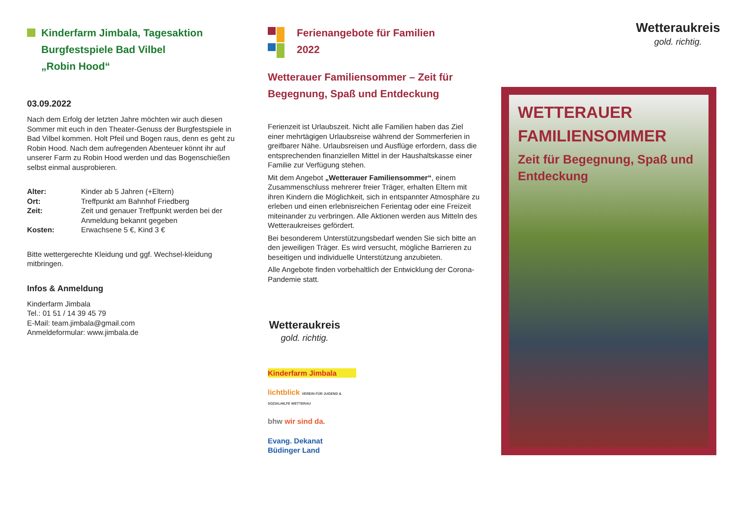Kinderfarm Jimbala, Tagesaktion
Burgfestspiele Bad Vilbel
„Robin Hood“
03.09.2022
Nach dem Erfolg der letzten Jahre möchten wir auch diesen Sommer mit euch in den Theater-Genuss der Burgfestspiele in Bad Vilbel kommen. Holt Pfeil und Bogen raus, denn es geht zu Robin Hood. Nach dem aufregenden Abenteuer könnt ihr auf unserer Farm zu Robin Hood werden und das Bogenschießen selbst einmal ausprobieren.
| Alter: | Kinder ab 5 Jahren (+Eltern) |
| Ort: | Treffpunkt am Bahnhof Friedberg |
| Zeit: | Zeit und genauer Treffpunkt werden bei der Anmeldung bekannt gegeben |
| Kosten: | Erwachsene 5 €, Kind 3 € |
Bitte wettergerechte Kleidung und ggf. Wechsel-kleidung mitbringen.
Infos & Anmeldung
Kinderfarm Jimbala
Tel.: 01 51 / 14 39 45 79
E-Mail: team.jimbala@gmail.com
Anmeldeformular: www.jimbala.de
Ferienangebote für Familien
2022
Wetterauer Familiensommer – Zeit für Begegnung, Spaß und Entdeckung
Ferienzeit ist Urlaubszeit. Nicht alle Familien haben das Ziel einer mehrtägigen Urlaubsreise während der Sommerferien in greifbarer Nähe. Urlaubsreisen und Ausflüge erfordern, dass die entsprechenden finanziellen Mittel in der Haushaltskasse einer Familie zur Verfügung stehen.
Mit dem Angebot „Wetterauer Familiensommer“, einem Zusammenschluss mehrerer freier Träger, erhalten Eltern mit ihren Kindern die Möglichkeit, sich in entspannter Atmosphäre zu erleben und einen erlebnisreichen Ferientag oder eine Freizeit miteinander zu verbringen. Alle Aktionen werden aus Mitteln des Wetteraukreises gefördert.
Bei besonderem Unterstützungsbedarf wenden Sie sich bitte an den jeweiligen Träger. Es wird versucht, mögliche Barrieren zu beseitigen und individuelle Unterstützung anzubieten.
Alle Angebote finden vorbehaltlich der Entwicklung der Corona-Pandemie statt.
Wetteraukreis
gold. richtig.
Kinderfarm Jimbala
lichtblick VEREIN FÜR JUGEND & SOZIALHILFE WETTERAU
bhw wir sind da.
Evang. Dekanat Büdinger Land
Wetteraukreis
gold. richtig.
WETTERAUER
FAMILIENSOMMER
Zeit für Begegnung, Spaß und Entdeckung